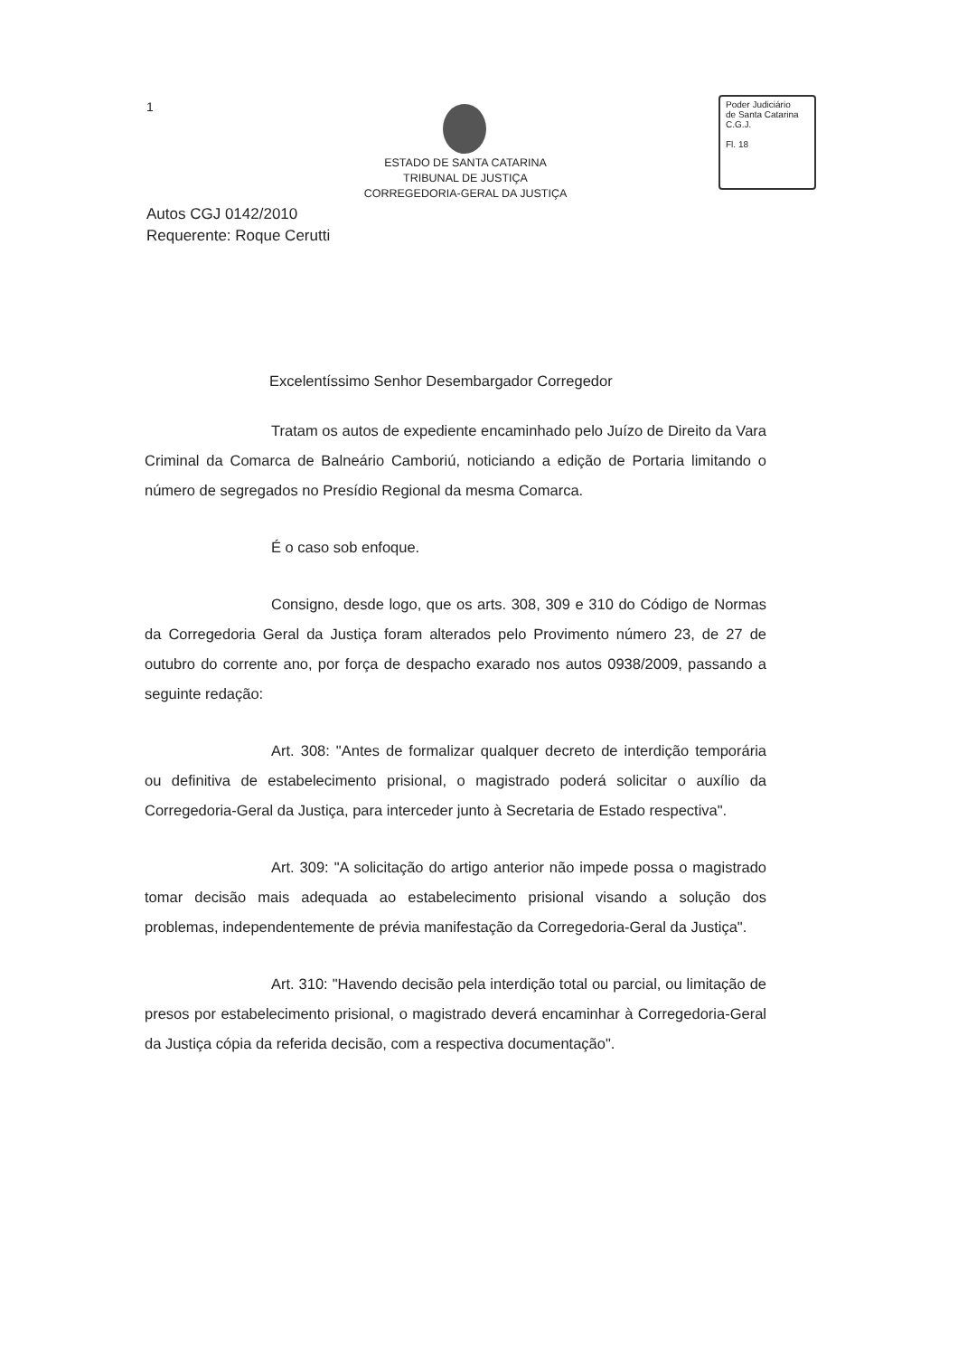1
ESTADO DE SANTA CATARINA
TRIBUNAL DE JUSTIÇA
CORREGEDORIA-GERAL DA JUSTIÇA
Poder Judiciário
de Santa Catarina
C.G.J.
Fl. 18
Autos CGJ 0142/2010
Requerente: Roque Cerutti
Excelentíssimo Senhor Desembargador Corregedor
Tratam os autos de expediente encaminhado pelo Juízo de Direito da Vara Criminal da Comarca de Balneário Camboriú, noticiando a edição de Portaria limitando o número de segregados no Presídio Regional da mesma Comarca.
É o caso sob enfoque.
Consigno, desde logo, que os arts. 308, 309 e 310 do Código de Normas da Corregedoria Geral da Justiça foram alterados pelo Provimento número 23, de 27 de outubro do corrente ano, por força de despacho exarado nos autos 0938/2009, passando a seguinte redação:
Art. 308: "Antes de formalizar qualquer decreto de interdição temporária ou definitiva de estabelecimento prisional, o magistrado poderá solicitar o auxílio da Corregedoria-Geral da Justiça, para interceder junto à Secretaria de Estado respectiva".
Art. 309: "A solicitação do artigo anterior não impede possa o magistrado tomar decisão mais adequada ao estabelecimento prisional visando a solução dos problemas, independentemente de prévia manifestação da Corregedoria-Geral da Justiça".
Art. 310: "Havendo decisão pela interdição total ou parcial, ou limitação de presos por estabelecimento prisional, o magistrado deverá encaminhar à Corregedoria-Geral da Justiça cópia da referida decisão, com a respectiva documentação".